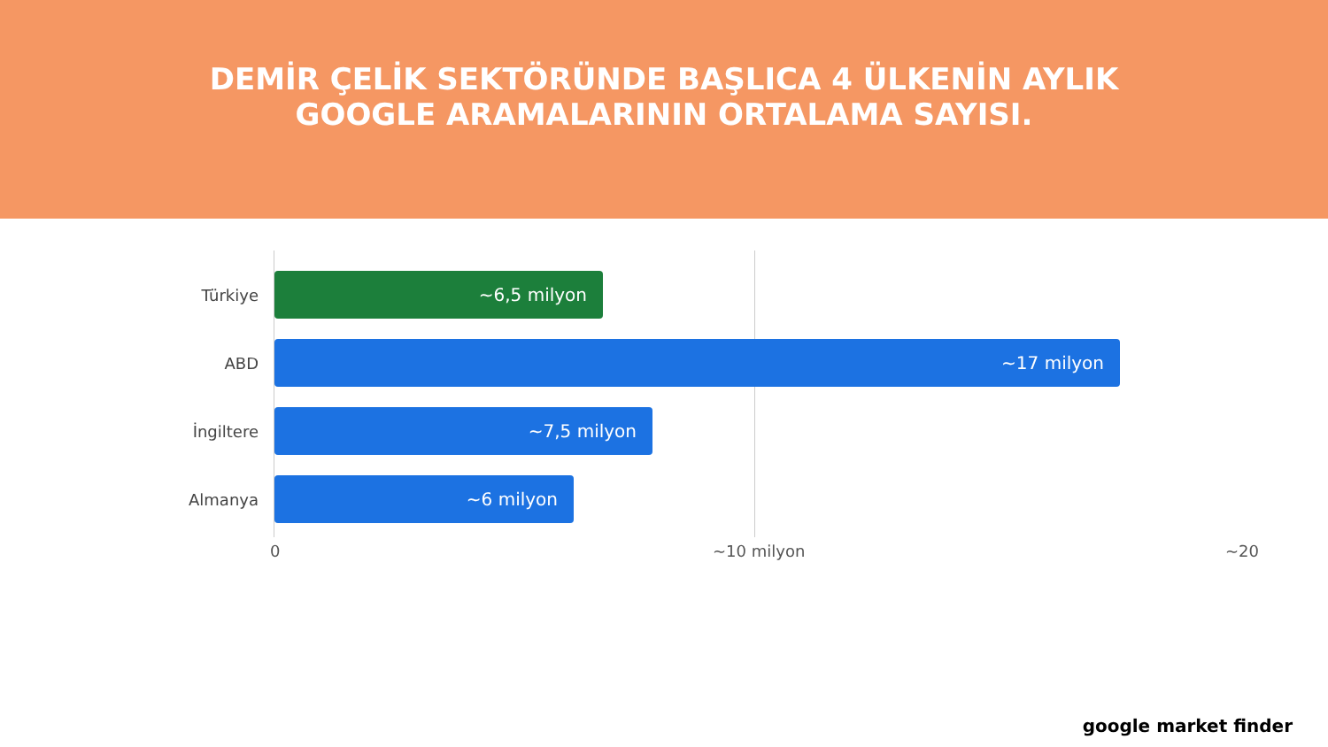DEMİR ÇELİK SEKTÖRÜNDE BAŞLICA 4 ÜLKENİN AYLIK GOOGLE ARAMALARININ ORTALAMA SAYISI.
Türkiye
~6,5 milyon
ABD
~17 milyon
İngiltere
~7,5 milyon
Almanya
~6 milyon
0 ~10 milyon ~20
google market finder